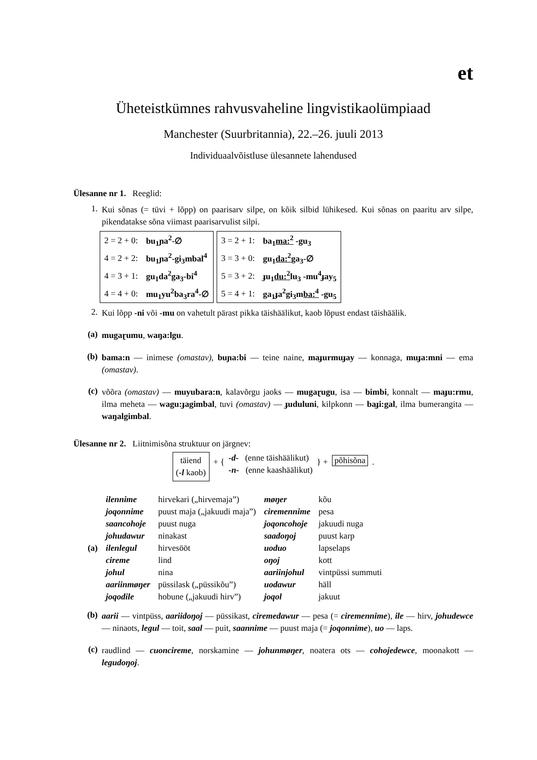et
Üheteistkümnes rahvusvaheline lingvistikaolümpiaad
Manchester (Suurbritannia), 22.–26. juuli 2013
Individuaalvõistluse ülesannete lahendused
Ülesanne nr 1. Reeglid:
1. Kui sõnas (= tüvi + lõpp) on paarisarv silpe, on kõik silbid lühikesed. Kui sõnas on paaritu arv silpe, pikendatakse sõna viimast paarisarvulist silpi.
| 2 = 2 + 0: | bu<sub>1</sub>ɲa<sup>2</sup>-∅ |
| 4 = 2 + 2: | bu<sub>1</sub>ɲa<sup>2</sup>-gi<sub>3</sub>mbal<sup>4</sup> |
| 4 = 3 + 1: | gu<sub>1</sub>da<sup>2</sup>ga<sub>3</sub>-bi<sup>4</sup> |
| 4 = 4 + 0: | mu<sub>1</sub>yu<sup>2</sup>ba<sub>3</sub>ra<sup>4</sup>-∅ |
| 3 = 2 + 1: | ba<sub>1</sub> ma:<sup>2</sup> -gu<sub>3</sub> |
| 3 = 3 + 0: | gu<sub>1</sub> da:<sup>2</sup> ga<sub>3</sub>-∅ |
| 5 = 3 + 2: | ɟu<sub>1</sub> du:<sup>2</sup> lu<sub>3</sub> -mu<sup>4</sup>ɟay<sub>5</sub> |
| 5 = 4 + 1: | ga<sub>1</sub>ɟa<sup>2</sup>gi<sub>3</sub>m ba:<sup>4</sup> -gu<sub>5</sub> |
2. Kui lõpp -ni või -mu on vahetult pärast pikka täishäälikut, kaob lõpust endast täishäälik.
(a) mugaɽumu, waŋa:lgu.
(b) bama:n — inimese (omastav), buɲa:bi — teine naine, maɟurmuɟay — konnaga, muɟa:mni — ema (omastav).
(c) võõra (omastav) — muyubara:n, kalavõrgu jaoks — mugaɽugu, isa — bimbi, konnalt — maɟu:rmu, ilma meheta — wagu:ɟagimbal, tuvi (omastav) — ɟuduluni, kilpkonn — baɟi:gal, ilma bumerangita — waŋalgimbal.
Ülesanne nr 2. Liitnimisõna struktuur on järgnev:
täiend
(-l kaob) + { -d- (enne täishäälikut)
-n- (enne kaashäälikut) } + põhisõna.
(a)
| ilennime | hirvekari („hirvemaja”) | møŋer | kõu |
| joqonnime | puust maja („jakuudi maja”) | ciremennime | pesa |
| saancohoje | puust nuga | joqoncohoje | jakuudi nuga |
| johudawur | ninakast | saadoŋoj | puust karp |
| ilenlegul | hirvesööt | uoduo | lapselaps |
| cireme | lind | oŋoj | kott |
| johul | nina | aariinjohul | vintpüssi summuti |
| aariinmøŋer | püssilask („püssikõu”) | uodawur | häll |
| joqodile | hobune („jakuudi hirv”) | joqol | jakuut |
(b) aarii — vintpüss, aariidoŋoj — püssikast, ciremedawur — pesa (= ciremennime), ile — hirv, johudewce — ninaots, legul — toit, saal — puit, saannime — puust maja (= joqonnime), uo — laps.
(c) raudlind — cuoncireme, norskamine — johunmøŋer, noatera ots — cohojedewce, moonakott — legudoŋoj.